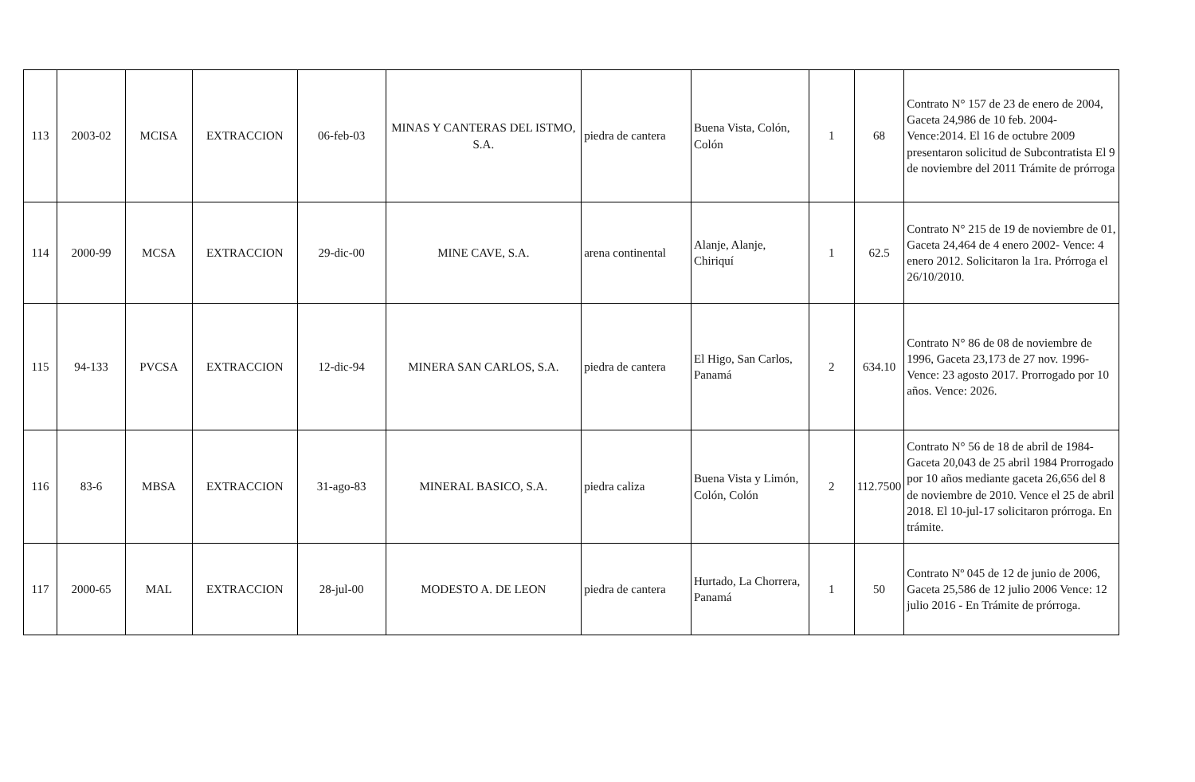| 113 | 2003-02 | MCISA | EXTRACCION | 06-feb-03 | MINAS Y CANTERAS DEL ISTMO, S.A. | piedra de cantera | Buena Vista, Colón, Colón | 1 | 68 | Contrato N° 157 de 23 de enero de 2004, Gaceta 24,986 de 10 feb. 2004- Vence:2014. El 16 de octubre 2009 presentaron solicitud de Subcontratista El 9 de noviembre del 2011 Trámite de prórroga |
| 114 | 2000-99 | MCSA | EXTRACCION | 29-dic-00 | MINE CAVE, S.A. | arena continental | Alanje, Alanje, Chiriquí | 1 | 62.5 | Contrato N° 215 de 19 de noviembre de 01, Gaceta 24,464 de 4 enero 2002- Vence: 4 enero 2012. Solicitaron la 1ra. Prórroga el 26/10/2010. |
| 115 | 94-133 | PVCSA | EXTRACCION | 12-dic-94 | MINERA SAN CARLOS, S.A. | piedra de cantera | El Higo, San Carlos, Panamá | 2 | 634.10 | Contrato N° 86 de 08 de noviembre de 1996, Gaceta 23,173 de 27 nov. 1996- Vence: 23 agosto 2017. Prorrogado por 10 años. Vence: 2026. |
| 116 | 83-6 | MBSA | EXTRACCION | 31-ago-83 | MINERAL BASICO, S.A. | piedra caliza | Buena Vista y Limón, Colón, Colón | 2 | 112.7500 | Contrato N° 56 de 18 de abril de 1984- Gaceta 20,043 de 25 abril 1984 Prorrogado por 10 años mediante gaceta 26,656 del 8 de noviembre de 2010. Vence el 25 de abril 2018. El 10-jul-17 solicitaron prórroga. En trámite. |
| 117 | 2000-65 | MAL | EXTRACCION | 28-jul-00 | MODESTO A. DE LEON | piedra de cantera | Hurtado, La Chorrera, Panamá | 1 | 50 | Contrato Nº 045 de 12 de junio de 2006, Gaceta 25,586 de 12 julio 2006 Vence: 12 julio 2016 - En Trámite de prórroga. |